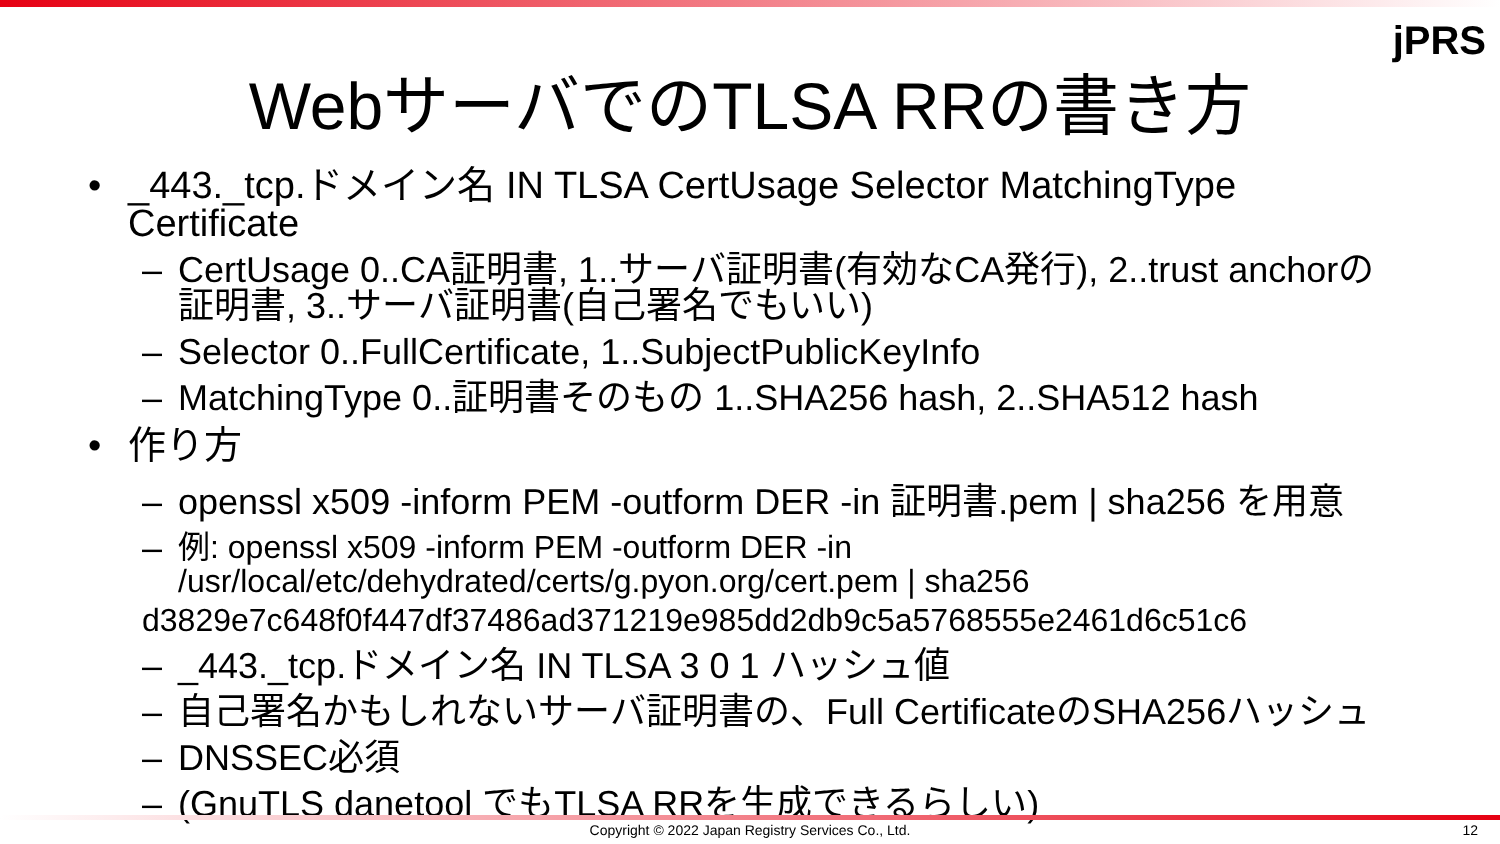jPRS
WebサーバでのTLSA RRの書き方
• _443._tcp.ドメイン名 IN TLSA CertUsage Selector MatchingType Certificate
– CertUsage 0..CA証明書, 1..サーバ証明書(有効なCA発行), 2..trust anchorの証明書, 3..サーバ証明書(自己署名でもいい)
– Selector 0..FullCertificate, 1..SubjectPublicKeyInfo
– MatchingType 0..証明書そのもの 1..SHA256 hash, 2..SHA512 hash
• 作り方
– openssl x509 -inform PEM -outform DER -in 証明書.pem | sha256 を用意
– 例: openssl x509 -inform PEM -outform DER -in /usr/local/etc/dehydrated/certs/g.pyon.org/cert.pem | sha256
d3829e7c648f0f447df37486ad371219e985dd2db9c5a5768555e2461d6c51c6
– _443._tcp.ドメイン名 IN TLSA 3 0 1 ハッシュ値
– 自己署名かもしれないサーバ証明書の、Full CertificateのSHA256ハッシュ
– DNSSEC必須
– (GnuTLS danetool でもTLSA RRを生成できるらしい)
Copyright © 2022 Japan Registry Services Co., Ltd. 12